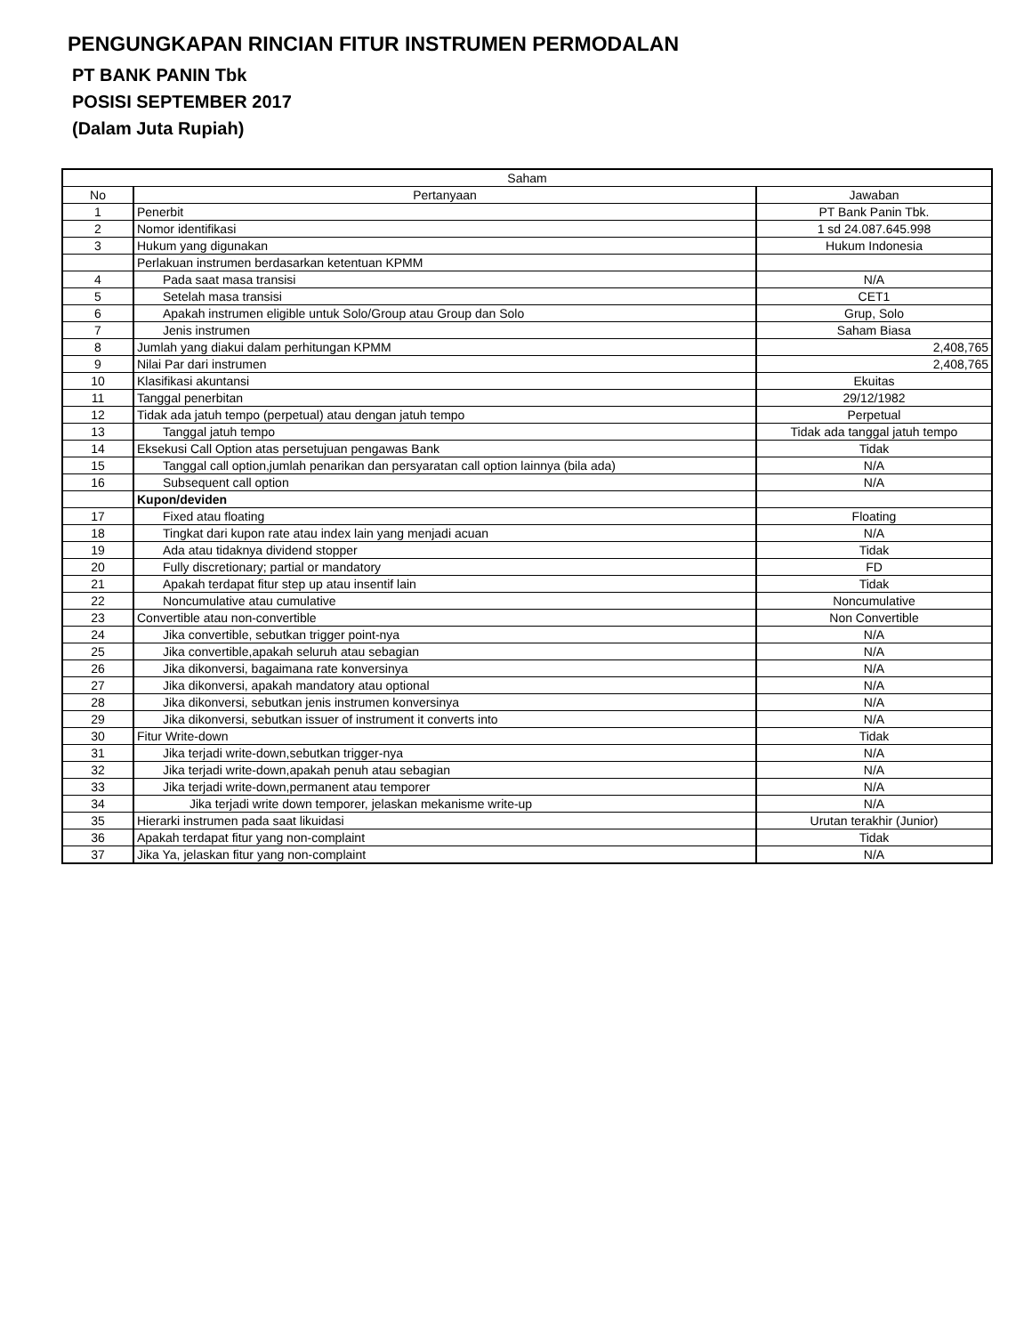PENGUNGKAPAN RINCIAN FITUR INSTRUMEN PERMODALAN
PT BANK PANIN Tbk
POSISI SEPTEMBER 2017
(Dalam Juta Rupiah)
| Saham | | |
| --- | --- | --- |
| No | Pertanyaan | Jawaban |
| 1 | Penerbit | PT Bank Panin Tbk. |
| 2 | Nomor identifikasi | 1 sd 24.087.645.998 |
| 3 | Hukum yang digunakan | Hukum Indonesia |
| | Perlakuan instrumen berdasarkan ketentuan KPMM | |
| 4 | Pada saat masa transisi | N/A |
| 5 | Setelah masa transisi | CET1 |
| 6 | Apakah instrumen eligible untuk Solo/Group atau Group dan Solo | Grup, Solo |
| 7 | Jenis instrumen | Saham Biasa |
| 8 | Jumlah yang diakui dalam perhitungan KPMM | 2,408,765 |
| 9 | Nilai Par dari instrumen | 2,408,765 |
| 10 | Klasifikasi akuntansi | Ekuitas |
| 11 | Tanggal penerbitan | 29/12/1982 |
| 12 | Tidak ada jatuh tempo (perpetual) atau dengan jatuh tempo | Perpetual |
| 13 | Tanggal jatuh tempo | Tidak ada tanggal jatuh tempo |
| 14 | Eksekusi Call Option atas persetujuan pengawas Bank | Tidak |
| 15 | Tanggal call option,jumlah penarikan dan persyaratan call option lainnya (bila ada) | N/A |
| 16 | Subsequent call option | N/A |
| | Kupon/deviden | |
| 17 | Fixed atau floating | Floating |
| 18 | Tingkat dari kupon rate atau index lain yang menjadi acuan | N/A |
| 19 | Ada atau tidaknya dividend stopper | Tidak |
| 20 | Fully discretionary; partial or mandatory | FD |
| 21 | Apakah terdapat fitur step up atau insentif lain | Tidak |
| 22 | Noncumulative atau cumulative | Noncumulative |
| 23 | Convertible atau non-convertible | Non Convertible |
| 24 | Jika convertible, sebutkan trigger point-nya | N/A |
| 25 | Jika convertible,apakah seluruh atau sebagian | N/A |
| 26 | Jika dikonversi, bagaimana rate konversinya | N/A |
| 27 | Jika dikonversi, apakah mandatory atau optional | N/A |
| 28 | Jika dikonversi, sebutkan jenis instrumen konversinya | N/A |
| 29 | Jika dikonversi, sebutkan issuer of instrument it converts into | N/A |
| 30 | Fitur Write-down | Tidak |
| 31 | Jika terjadi write-down,sebutkan trigger-nya | N/A |
| 32 | Jika terjadi write-down,apakah penuh atau sebagian | N/A |
| 33 | Jika terjadi write-down,permanent atau temporer | N/A |
| 34 | Jika terjadi write down temporer, jelaskan mekanisme write-up | N/A |
| 35 | Hierarki instrumen pada saat likuidasi | Urutan terakhir (Junior) |
| 36 | Apakah terdapat fitur yang non-complaint | Tidak |
| 37 | Jika Ya, jelaskan fitur yang non-complaint | N/A |